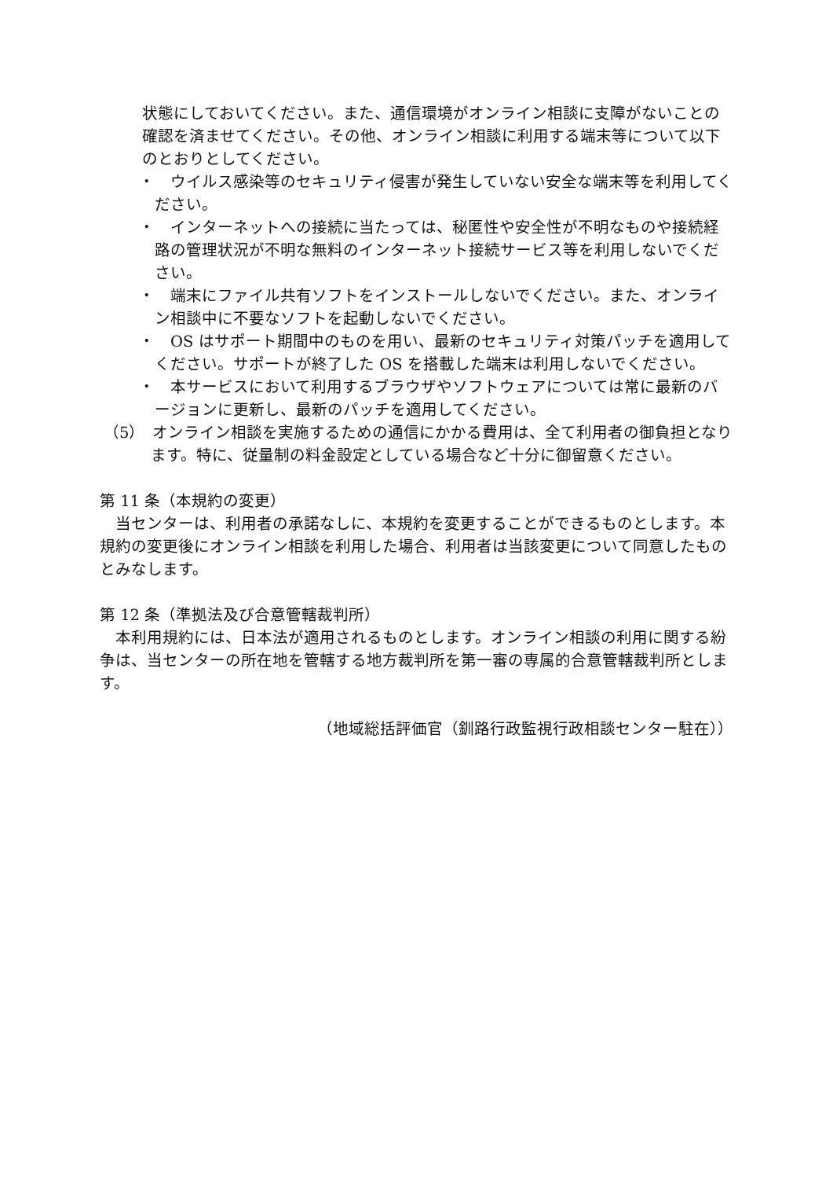状態にしておいてください。また、通信環境がオンライン相談に支障がないことの確認を済ませてください。その他、オンライン相談に利用する端末等について以下のとおりとしてください。
・　ウイルス感染等のセキュリティ侵害が発生していない安全な端末等を利用してください。
・　インターネットへの接続に当たっては、秘匿性や安全性が不明なものや接続経路の管理状況が不明な無料のインターネット接続サービス等を利用しないでください。
・　端末にファイル共有ソフトをインストールしないでください。また、オンライン相談中に不要なソフトを起動しないでください。
・　OS はサポート期間中のものを用い、最新のセキュリティ対策パッチを適用してください。サポートが終了した OS を搭載した端末は利用しないでください。
・　本サービスにおいて利用するブラウザやソフトウェアについては常に最新のバージョンに更新し、最新のパッチを適用してください。
（5）　オンライン相談を実施するための通信にかかる費用は、全て利用者の御負担となります。特に、従量制の料金設定としている場合など十分に御留意ください。
第 11 条（本規約の変更）
　当センターは、利用者の承諾なしに、本規約を変更することができるものとします。本規約の変更後にオンライン相談を利用した場合、利用者は当該変更について同意したものとみなします。
第 12 条（準拠法及び合意管轄裁判所）
　本利用規約には、日本法が適用されるものとします。オンライン相談の利用に関する紛争は、当センターの所在地を管轄する地方裁判所を第一審の専属的合意管轄裁判所とします。
（地域総括評価官（釧路行政監視行政相談センター駐在））